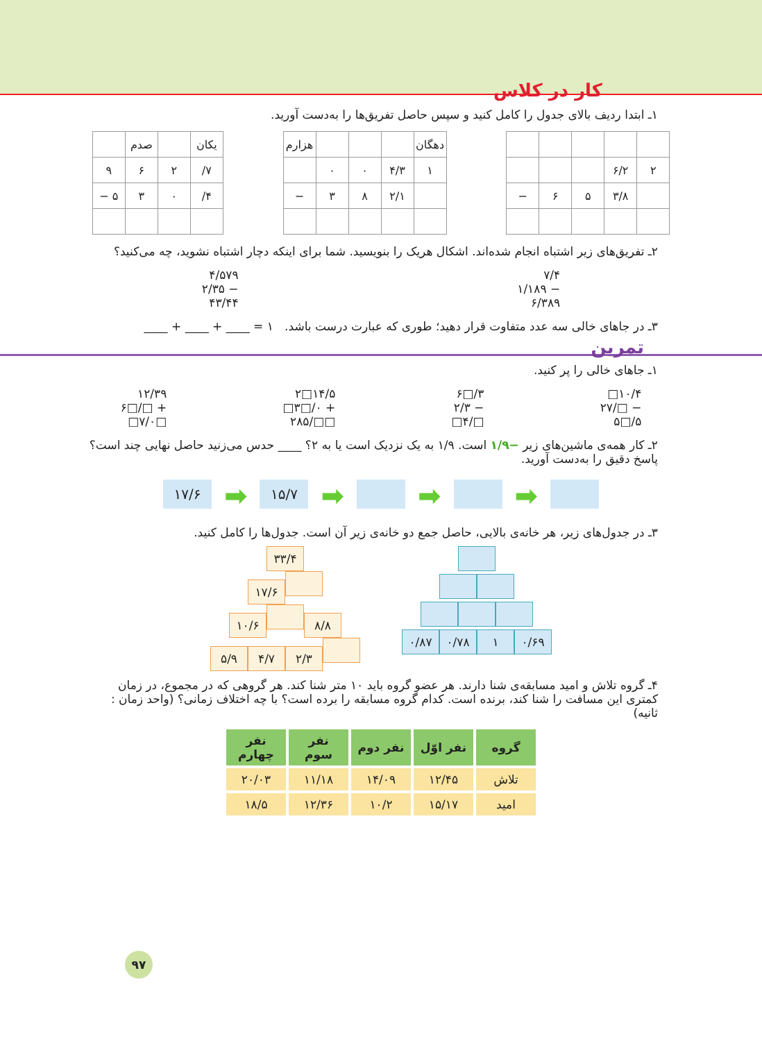کار در کلاس
۱ـ ابتدا ردیف بالای جدول را کامل کنید و سپس حاصل تفریق‌ها را به‌دست آورید.
| ۲ | ۶/۲ | | | |
| | ۳/۸ | ۵ | ۶ | − |
| دهگان | | | | هزارم |
| ۱ | ۴/۳ | ۰ | ۰ | |
| | ۲/۱ | ۸ | ۳ | − |
| یکان | | صدم | |
| ۷/ | ۲ | ۶ | ۹ |
| ۴/ | ۰ | ۳ | ۵ − |
۲ـ تفریق‌های زیر اشتباه انجام شده‌اند. اشکال هریک را بنویسید. شما برای اینکه دچار اشتباه نشوید، چه می‌کنید؟
۷/۴
− ۱/۱۸۹
۶/۳۸۹
۴/۵۷۹
− ۲/۳۵
۴۳/۴۴
۳ـ در جاهای خالی سه عدد متفاوت قرار دهید؛ طوری که عبارت درست باشد. ۱ = ____ + ____ + ____
تمرین
۱ـ جاهای خالی را پر کنید.
۱۰/۴□
− □/۲۷
۵/□۵
۳/□۶
− ۲/۳
□/۴□
۱۴/۵□۲
+ ۰/□۳□
□□/۲۸۵
۱۲/۳۹
+ □/□۶
□۷/۰□
۲ـ کار همه‌ی ماشین‌های زیر −۱/۹ است. ۱/۹ به یک نزدیک است یا به ۲؟ ____ حدس می‌زنید حاصل نهایی چند است؟ پاسخ دقیق را به‌دست آورید.
۱۷/۶ ➡ ۱۵/۷ ➡ ➡ ➡
۳ـ در جدول‌های زیر، هر خانه‌ی بالایی، حاصل جمع دو خانه‌ی زیر آن است. جدول‌ها را کامل کنید.
۳۳/۴
۱۷/۶
۱۰/۶ ۸/۸
۵/۹ ۴/۷ ۲/۳
۰/۸۷ ۰/۷۸ ۱ ۰/۶۹
۴ـ گروه تلاش و امید مسابقه‌ی شنا دارند. هر عضو گروه باید ۱۰ متر شنا کند. هر گروهی که در مجموع، در زمان کمتری این مسافت را شنا کند، برنده است. کدام گروه مسابقه را برده است؟ با چه اختلاف زمانی؟ (واحد زمان : ثانیه)
| گروه | نفر اوّل | نفر دوم | نفر سوم | نفر چهارم |
| --- | --- | --- | --- | --- |
| تلاش | ۱۲/۴۵ | ۱۴/۰۹ | ۱۱/۱۸ | ۲۰/۰۳ |
| امید | ۱۵/۱۷ | ۱۰/۲ | ۱۲/۳۶ | ۱۸/۵ |
۹۷